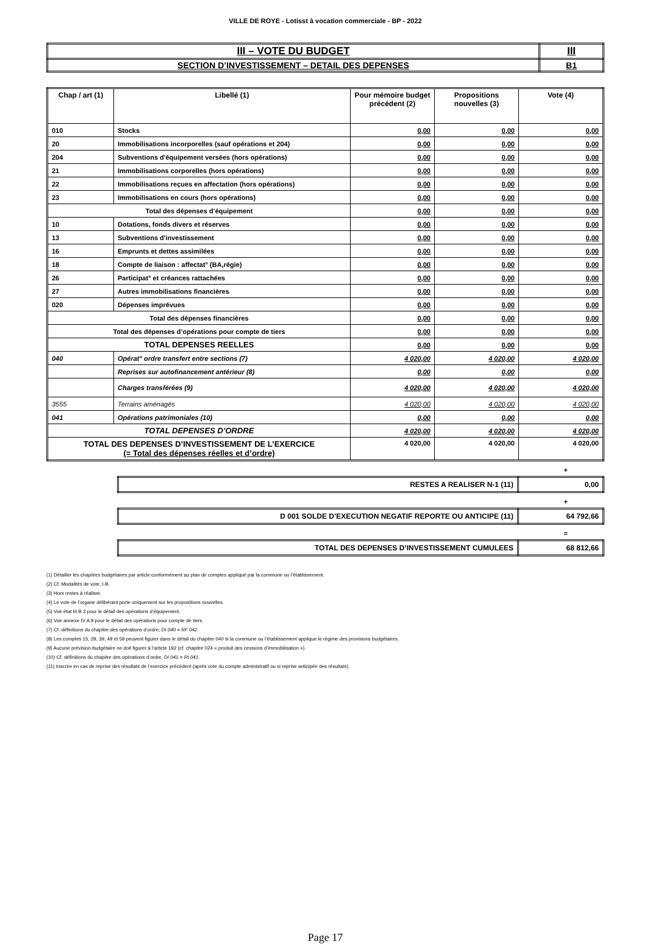VILLE DE ROYE - Lotisst à vocation commerciale - BP - 2022
| III – VOTE DU BUDGET | III |
| SECTION D’INVESTISSEMENT – DETAIL DES DEPENSES | B1 |
| Chap / art (1) | Libellé (1) | Pour mémoire budget précédent (2) | Propositions nouvelles (3) | Vote (4) |
| --- | --- | --- | --- | --- |
| 010 | Stocks | 0,00 | 0,00 | 0,00 |
| 20 | Immobilisations incorporelles (sauf opérations et 204) | 0,00 | 0,00 | 0,00 |
| 204 | Subventions d'équipement versées (hors opérations) | 0,00 | 0,00 | 0,00 |
| 21 | Immobilisations corporelles (hors opérations) | 0,00 | 0,00 | 0,00 |
| 22 | Immobilisations reçues en affectation (hors opérations) | 0,00 | 0,00 | 0,00 |
| 23 | Immobilisations en cours (hors opérations) | 0,00 | 0,00 | 0,00 |
| Total des dépenses d’équipement | | 0,00 | 0,00 | 0,00 |
| 10 | Dotations, fonds divers et réserves | 0,00 | 0,00 | 0,00 |
| 13 | Subventions d'investissement | 0,00 | 0,00 | 0,00 |
| 16 | Emprunts et dettes assimilées | 0,00 | 0,00 | 0,00 |
| 18 | Compte de liaison : affectat° (BA,régie) | 0,00 | 0,00 | 0,00 |
| 26 | Participat° et créances rattachées | 0,00 | 0,00 | 0,00 |
| 27 | Autres immobilisations financières | 0,00 | 0,00 | 0,00 |
| 020 | Dépenses imprévues | 0,00 | 0,00 | 0,00 |
| Total des dépenses financières | | 0,00 | 0,00 | 0,00 |
| Total des dépenses d’opérations pour compte de tiers | | 0,00 | 0,00 | 0,00 |
| TOTAL DEPENSES REELLES | | 0,00 | 0,00 | 0,00 |
| 040 | Opérat° ordre transfert entre sections (7) | 4 020,00 | 4 020,00 | 4 020,00 |
| | Reprises sur autofinancement antérieur (8) | 0,00 | 0,00 | 0,00 |
| | Charges transférées (9) | 4 020,00 | 4 020,00 | 4 020,00 |
| 3555 | Terrains aménagés | 4 020,00 | 4 020,00 | 4 020,00 |
| 041 | Opérations patrimoniales (10) | 0,00 | 0,00 | 0,00 |
| TOTAL DEPENSES D’ORDRE | | 4 020,00 | 4 020,00 | 4 020,00 |
| TOTAL DES DEPENSES D’INVESTISSEMENT DE L’EXERCICE (= Total des dépenses réelles et d’ordre) | | 4 020,00 | 4 020,00 | 4 020,00 |
+
| RESTES A REALISER N-1 (11) | 0,00 |
+
| D 001 SOLDE D’EXECUTION NEGATIF REPORTE OU ANTICIPE (11) | 64 792,66 |
=
| TOTAL DES DEPENSES D’INVESTISSEMENT CUMULEES | 68 812,66 |
(1) Détailler les chapitres budgétaires par article conformément au plan de comptes appliqué par la commune ou l’établissement.
(2) Cf. Modalités de vote, I-B.
(3) Hors restes à réaliser.
(4) Le vote de l’organe délibérant porte uniquement sur les propositions nouvelles.
(5) Voir état III B 3 pour le détail des opérations d’équipement.
(6) Voir annexe IV A 9 pour le détail des opérations pour compte de tiers.
(7) Cf. définitions du chapitre des opérations d’ordre, DI 040 = RF 042.
(8) Les comptes 15, 29, 39, 49 et 59 peuvent figurer dans le détail du chapitre 040 si la commune ou l’établissement applique le régime des provisions budgétaires.
(9) Aucune prévision budgétaire ne doit figurer à l’article 192 (cf. chapitre 024 « produit des cessions d’immobilisation »).
(10) Cf. définitions du chapitre des opérations d’ordre, DI 041 = RI 041.
(11) Inscrire en cas de reprise des résultats de l’exercice précédent (après vote du compte administratif ou si reprise anticipée des résultats).
Page 17